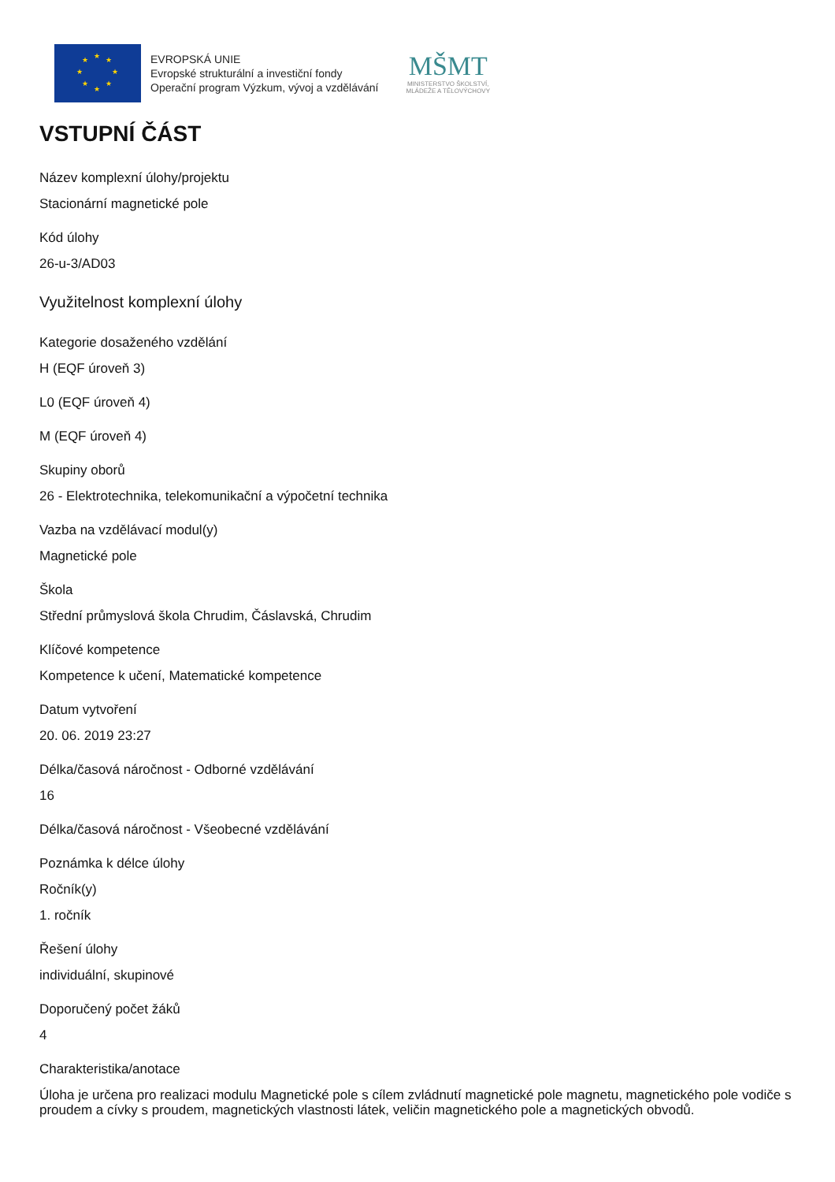★ ★ ★
★ ★
★ ★
★
EVROPSKÁ UNIE
Evropské strukturální a investiční fondy
Operační program Výzkum, vývoj a vzdělávání
MŠMT
MINISTERSTVO ŠKOLSTVÍ,
MLÁDEŽE A TĚLOVÝCHOVY
VSTUPNÍ ČÁST
Název komplexní úlohy/projektu
Stacionární magnetické pole
Kód úlohy
26-u-3/AD03
Využitelnost komplexní úlohy
Kategorie dosaženého vzdělání
H (EQF úroveň 3)
L0 (EQF úroveň 4)
M (EQF úroveň 4)
Skupiny oborů
26 - Elektrotechnika, telekomunikační a výpočetní technika
Vazba na vzdělávací modul(y)
Magnetické pole
Škola
Střední průmyslová škola Chrudim, Čáslavská, Chrudim
Klíčové kompetence
Kompetence k učení, Matematické kompetence
Datum vytvoření
20. 06. 2019 23:27
Délka/časová náročnost - Odborné vzdělávání
16
Délka/časová náročnost - Všeobecné vzdělávání
Poznámka k délce úlohy
Ročník(y)
1. ročník
Řešení úlohy
individuální, skupinové
Doporučený počet žáků
4
Charakteristika/anotace
Úloha je určena pro realizaci modulu Magnetické pole s cílem zvládnutí magnetické pole magnetu, magnetického pole vodiče s proudem a cívky s proudem, magnetických vlastnosti látek, veličin magnetického pole a magnetických obvodů.